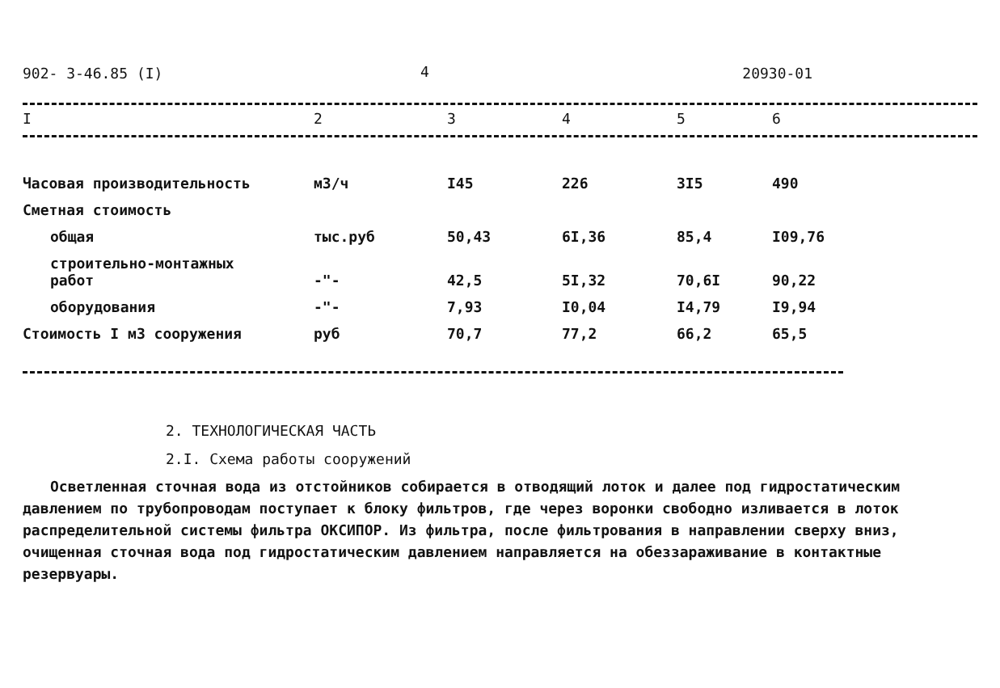902- 3-46.85 (I) 4 20930-01
| I | 2 | 3 | 4 | 5 | 6 |
| --- | --- | --- | --- | --- | --- |
| Часовая производительность | м3/ч | I45 | 226 | 3I5 | 490 |
| Сметная стоимость | | | | | |
| общая | тыс.руб | 50,43 | 6I,36 | 85,4 | I09,76 |
| строительно-монтажных работ | -"- | 42,5 | 5I,32 | 70,6I | 90,22 |
| оборудования | -"- | 7,93 | I0,04 | I4,79 | I9,94 |
| Стоимость I м3 сооружения | руб | 70,7 | 77,2 | 66,2 | 65,5 |
2. ТЕХНОЛОГИЧЕСКАЯ ЧАСТЬ
2.I. Схема работы сооружений
Осветленная сточная вода из отстойников собирается в отводящий лоток и далее под гидростатическим давлением по трубопроводам поступает к блоку фильтров, где через воронки свободно изливается в лоток распределительной системы фильтра ОКСИПОР. Из фильтра, после фильтрования в направлении сверху вниз, очищенная сточная вода под гидростатическим давлением направляется на обеззараживание в контактные резервуары.